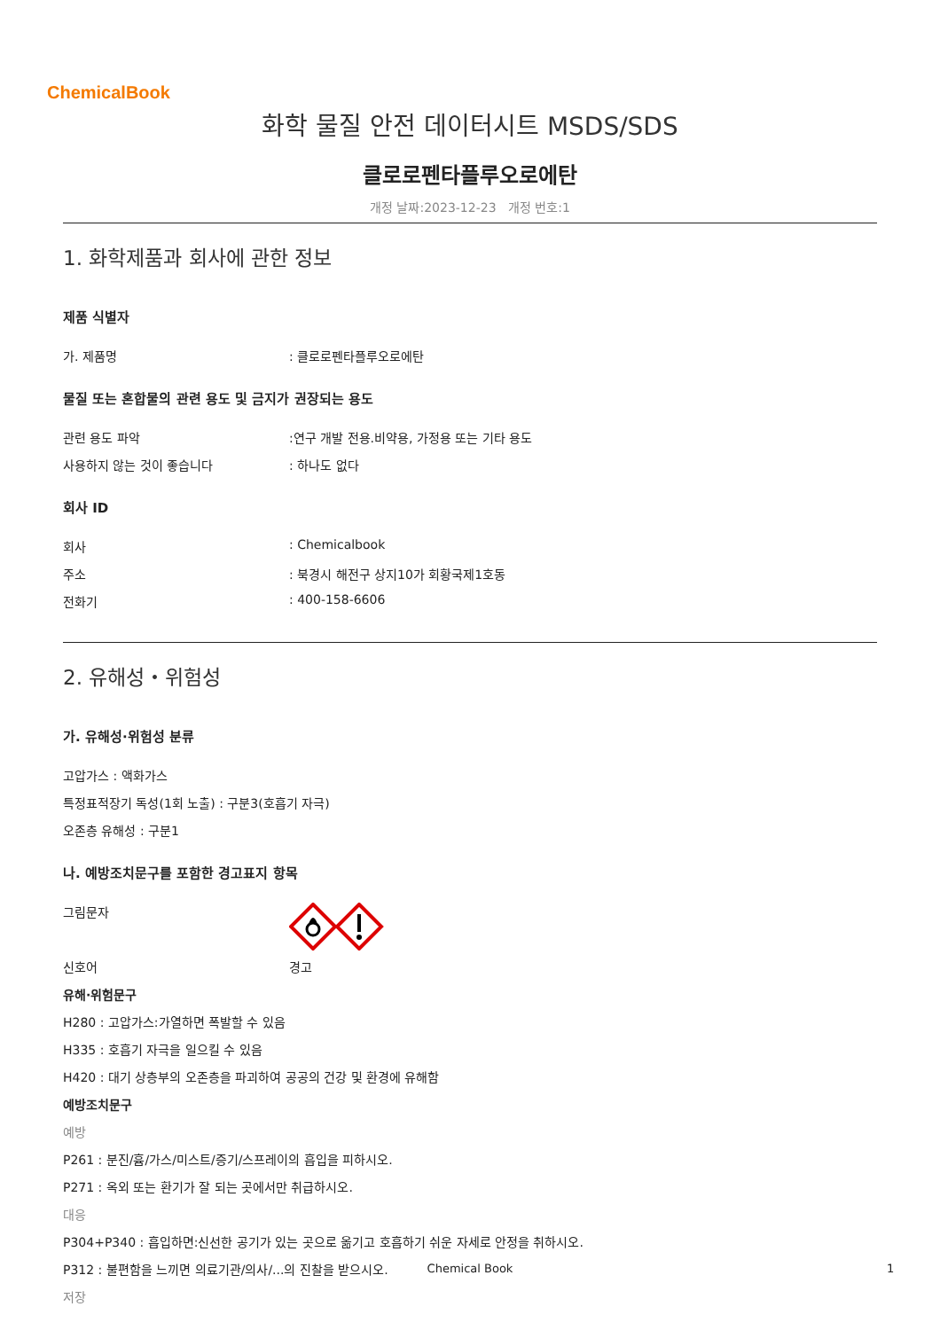ChemicalBook
화학 물질 안전 데이터시트 MSDS/SDS
클로로펜타플루오로에탄
개정 날짜:2023-12-23 개정 번호:1
1. 화학제품과 회사에 관한 정보
제품 식별자
가. 제품명: 클로로펜타플루오로에탄
물질 또는 혼합물의 관련 용도 및 금지가 권장되는 용도
관련 용도 파악:연구 개발 전용.비약용, 가정용 또는 기타 용도
사용하지 않는 것이 좋습니다: 하나도 없다
회사 ID
회사: Chemicalbook
주소: 북경시 해전구 상지10가 회황국제1호동
전화기: 400-158-6606
2. 유해성・위험성
가. 유해성·위험성 분류
고압가스 : 액화가스
특정표적장기 독성(1회 노출) : 구분3(호흡기 자극)
오존층 유해성 : 구분1
나. 예방조치문구를 포함한 경고표지 항목
그림문자
신호어 경고
유해·위험문구
H280 : 고압가스:가열하면 폭발할 수 있음
H335 : 호흡기 자극을 일으킬 수 있음
H420 : 대기 상층부의 오존층을 파괴하여 공공의 건강 및 환경에 유해함
예방조치문구
예방
P261 : 분진/흄/가스/미스트/증기/스프레이의 흡입을 피하시오.
P271 : 옥외 또는 환기가 잘 되는 곳에서만 취급하시오.
대응
P304+P340 : 흡입하면:신선한 공기가 있는 곳으로 옮기고 호흡하기 쉬운 자세로 안정을 취하시오.
P312 : 불편함을 느끼면 의료기관/의사/...의 진찰을 받으시오.
저장
Chemical Book 1